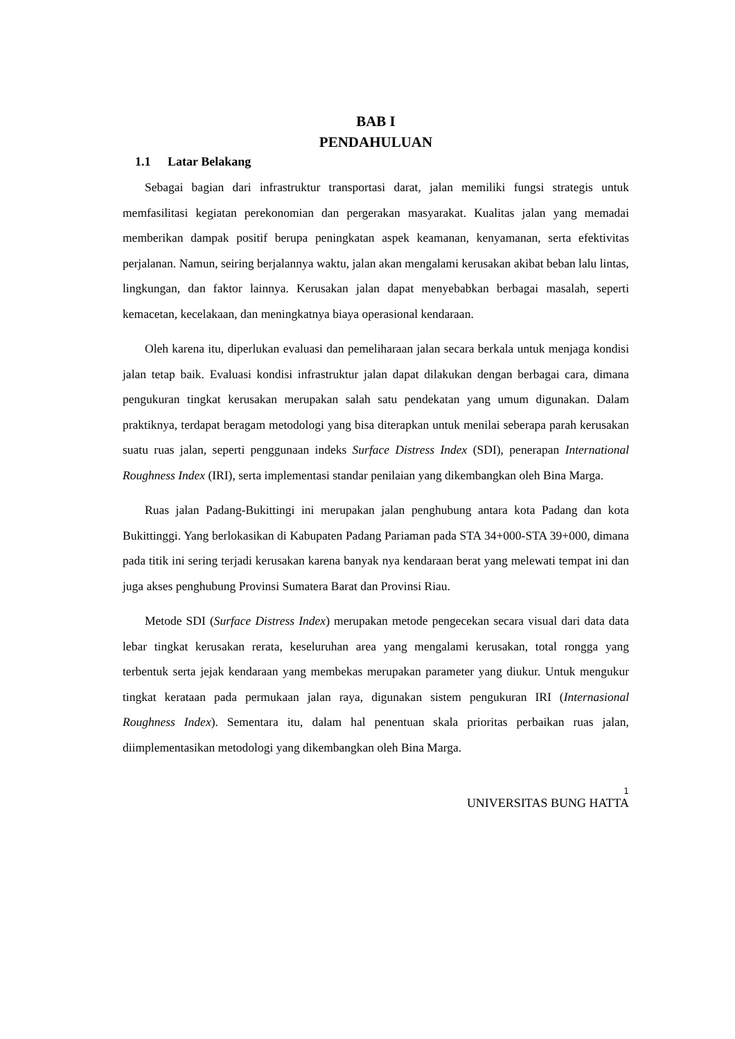BAB I
PENDAHULUAN
1.1 Latar Belakang
Sebagai bagian dari infrastruktur transportasi darat, jalan memiliki fungsi strategis untuk memfasilitasi kegiatan perekonomian dan pergerakan masyarakat. Kualitas jalan yang memadai memberikan dampak positif berupa peningkatan aspek keamanan, kenyamanan, serta efektivitas perjalanan. Namun, seiring berjalannya waktu, jalan akan mengalami kerusakan akibat beban lalu lintas, lingkungan, dan faktor lainnya. Kerusakan jalan dapat menyebabkan berbagai masalah, seperti kemacetan, kecelakaan, dan meningkatnya biaya operasional kendaraan.
Oleh karena itu, diperlukan evaluasi dan pemeliharaan jalan secara berkala untuk menjaga kondisi jalan tetap baik. Evaluasi kondisi infrastruktur jalan dapat dilakukan dengan berbagai cara, dimana pengukuran tingkat kerusakan merupakan salah satu pendekatan yang umum digunakan. Dalam praktiknya, terdapat beragam metodologi yang bisa diterapkan untuk menilai seberapa parah kerusakan suatu ruas jalan, seperti penggunaan indeks Surface Distress Index (SDI), penerapan International Roughness Index (IRI), serta implementasi standar penilaian yang dikembangkan oleh Bina Marga.
Ruas jalan Padang-Bukittingi ini merupakan jalan penghubung antara kota Padang dan kota Bukittinggi. Yang berlokasikan di Kabupaten Padang Pariaman pada STA 34+000-STA 39+000, dimana pada titik ini sering terjadi kerusakan karena banyak nya kendaraan berat yang melewati tempat ini dan juga akses penghubung Provinsi Sumatera Barat dan Provinsi Riau.
Metode SDI (Surface Distress Index) merupakan metode pengecekan secara visual dari data data lebar tingkat kerusakan rerata, keseluruhan area yang mengalami kerusakan, total rongga yang terbentuk serta jejak kendaraan yang membekas merupakan parameter yang diukur. Untuk mengukur tingkat kerataan pada permukaan jalan raya, digunakan sistem pengukuran IRI (Internasional Roughness Index). Sementara itu, dalam hal penentuan skala prioritas perbaikan ruas jalan, diimplementasikan metodologi yang dikembangkan oleh Bina Marga.
1
UNIVERSITAS BUNG HATTA